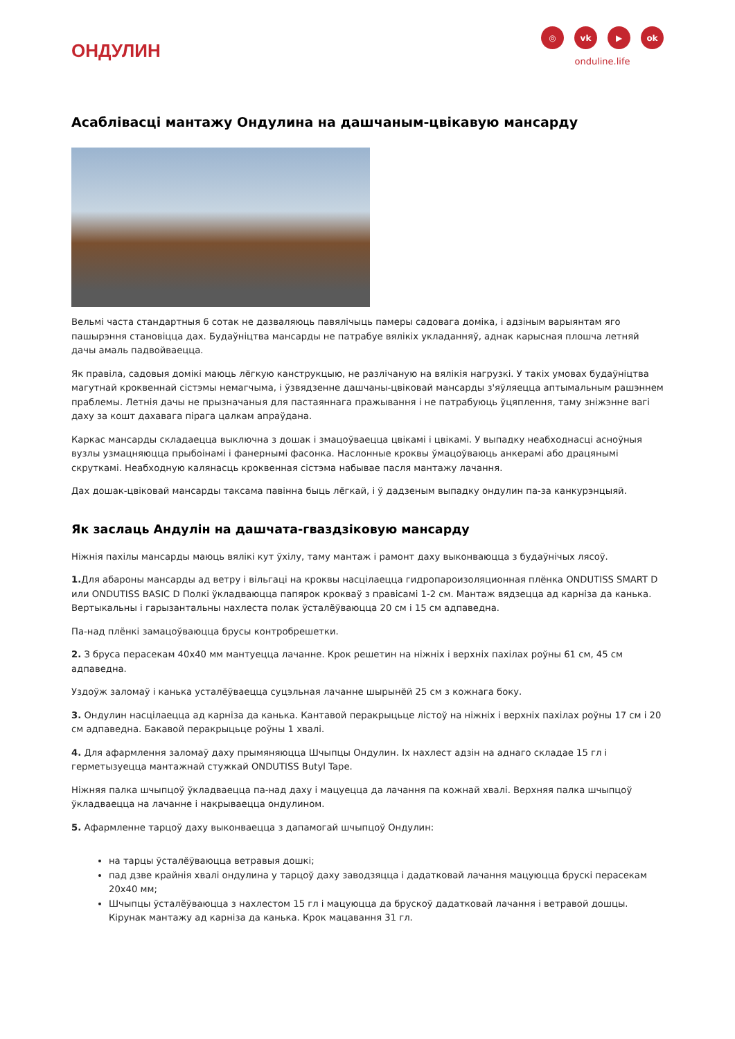ОНДУЛИН
◎ vk ▶ ok
onduline.life
Асаблівасці мантажу Ондулина на дашчаным-цвікавую мансарду
Вельмі часта стандартныя 6 сотак не дазваляюць павялічыць памеры садовага доміка, і адзіным варыянтам яго пашырэння становіцца дах. Будаўніцтва мансарды не патрабуе вялікіх укладанняў, аднак карысная плошча летняй дачы амаль падвойваецца.
Як правіла, садовыя домікі маюць лёгкую канструкцыю, не разлічаную на вялікія нагрузкі. У такіх умовах будаўніцтва магутнай кроквеннай сістэмы немагчыма, і ўзвядзенне дашчаны-цвіковай мансарды з'яўляецца аптымальным рашэннем праблемы. Летнія дачы не прызначаныя для пастаяннага пражывання і не патрабуюць ўцяплення, таму зніжэнне вагі даху за кошт дахавага пірага цалкам апраўдана.
Каркас мансарды складаецца выключна з дошак і змацоўваецца цвікамі і цвікамі. У выпадку неабходнасці асноўныя вузлы узмацняюцца прыбоінамі і фанернымі фасонка. Наслонные кроквы ўмацоўваюць анкерамі або драцянымі скруткамі. Неабходную калянасць кроквенная сістэма набывае пасля мантажу лачання.
Дах дошак-цвіковай мансарды таксама павінна быць лёгкай, і ў дадзеным выпадку ондулин па-за канкурэнцыяй.
Як заслаць Андулін на дашчата-гваздзіковую мансарду
Ніжнія пахілы мансарды маюць вялікі кут ўхілу, таму мантаж і рамонт даху выконваюцца з будаўнічых лясоў.
1. Для абароны мансарды ад ветру і вільгаці на кроквы насцілаецца гидропароизоляционная плёнка ONDUTISS SMART D или ONDUTISS BASIC D Полкі ўкладваюцца папярок крокваў з правісамі 1-2 см. Мантаж вядзецца ад карніза да канька. Вертыкальны і гарызантальны нахлеста полак ўсталёўваюцца 20 см і 15 см адпаведна.
Па-над плёнкі замацоўваюцца брусы контробрешетки.
2. З бруса перасекам 40х40 мм мантуецца лачанне. Крок решетин на ніжніх і верхніх пахілах роўны 61 см, 45 см адпаведна.
Уздоўж заломаў і канька усталёўваецца суцэльная лачанне шырынёй 25 см з кожнага боку.
3. Ондулин насцілаецца ад карніза да канька. Кантавой перакрыцьце лістоў на ніжніх і верхніх пахілах роўны 17 см і 20 см адпаведна. Бакавой перакрыцьце роўны 1 хвалі.
4. Для афармлення заломаў даху прымяняюцца Шчыпцы Ондулин. Іх нахлест адзін на аднаго складае 15 гл і герметызуецца мантажнай стужкай ONDUTISS Butyl Tape.
Ніжняя палка шчыпцоў ўкладваецца па-над даху і мацуецца да лачання па кожнай хвалі. Верхняя палка шчыпцоў ўкладваецца на лачанне і накрываецца ондулином.
5. Афармленне тарцоў даху выконваецца з дапамогай шчыпцоў Ондулин:
на тарцы ўсталёўваюцца ветравыя дошкі;
пад дзве крайнія хвалі ондулина у тарцоў даху заводзяцца і дадатковай лачання мацуюцца брускі перасекам 20х40 мм;
Шчыпцы ўсталёўваюцца з нахлестом 15 гл і мацуюцца да брускоў дадатковай лачання і ветравой дошцы. Кірунак мантажу ад карніза да канька. Крок мацавання 31 гл.